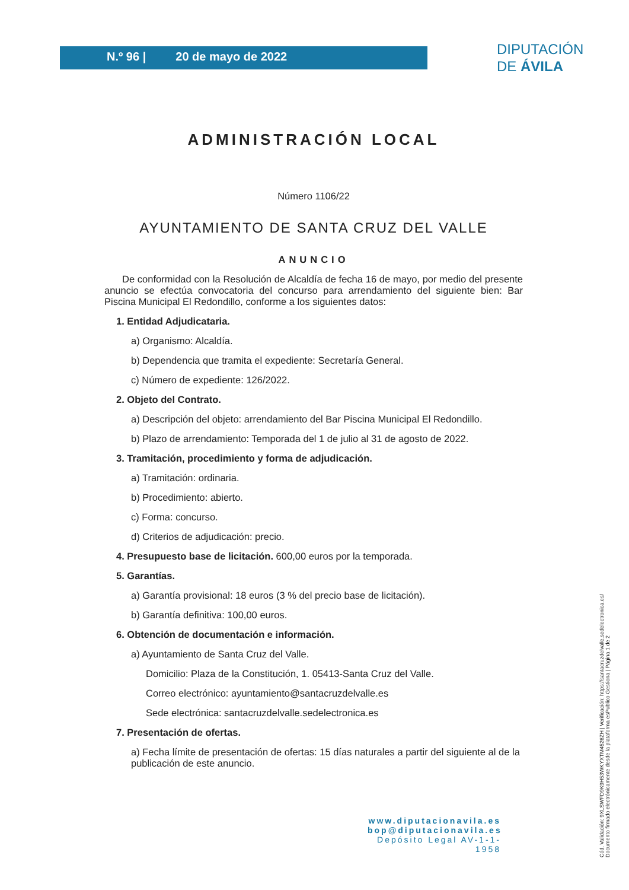N.º 96 | 20 de mayo de 2022
DIPUTACIÓN
DE ÁVILA
ADMINISTRACIÓN LOCAL
Número 1106/22
AYUNTAMIENTO DE SANTA CRUZ DEL VALLE
ANUNCIO
De conformidad con la Resolución de Alcaldía de fecha 16 de mayo, por medio del presente anuncio se efectúa convocatoria del concurso para arrendamiento del siguiente bien: Bar Piscina Municipal El Redondillo, conforme a los siguientes datos:
1. Entidad Adjudicataria.
a) Organismo: Alcaldía.
b) Dependencia que tramita el expediente: Secretaría General.
c) Número de expediente: 126/2022.
2. Objeto del Contrato.
a) Descripción del objeto: arrendamiento del Bar Piscina Municipal El Redondillo.
b) Plazo de arrendamiento: Temporada del 1 de julio al 31 de agosto de 2022.
3. Tramitación, procedimiento y forma de adjudicación.
a) Tramitación: ordinaria.
b) Procedimiento: abierto.
c) Forma: concurso.
d) Criterios de adjudicación: precio.
4. Presupuesto base de licitación. 600,00 euros por la temporada.
5. Garantías.
a) Garantía provisional: 18 euros (3 % del precio base de licitación).
b) Garantía definitiva: 100,00 euros.
6. Obtención de documentación e información.
a) Ayuntamiento de Santa Cruz del Valle.
Domicilio: Plaza de la Constitución, 1. 05413-Santa Cruz del Valle.
Correo electrónico: ayuntamiento@santacruzdelvalle.es
Sede electrónica: santacruzdelvalle.sedelectronica.es
7. Presentación de ofertas.
a) Fecha límite de presentación de ofertas: 15 días naturales a partir del siguiente al de la publicación de este anuncio.
www.diputacionavila.es
bop@diputacionavila.es
Depósito Legal AV-1-1-1958
Cód. Validación: 9XLSWFD9K9H53WKYXTM4526ZH | Verificación: https://santacruzdelvalle.sedelectronica.es/
Documento firmado electrónicamente desde la plataforma esPublico Gestiona | Página 1 de 2